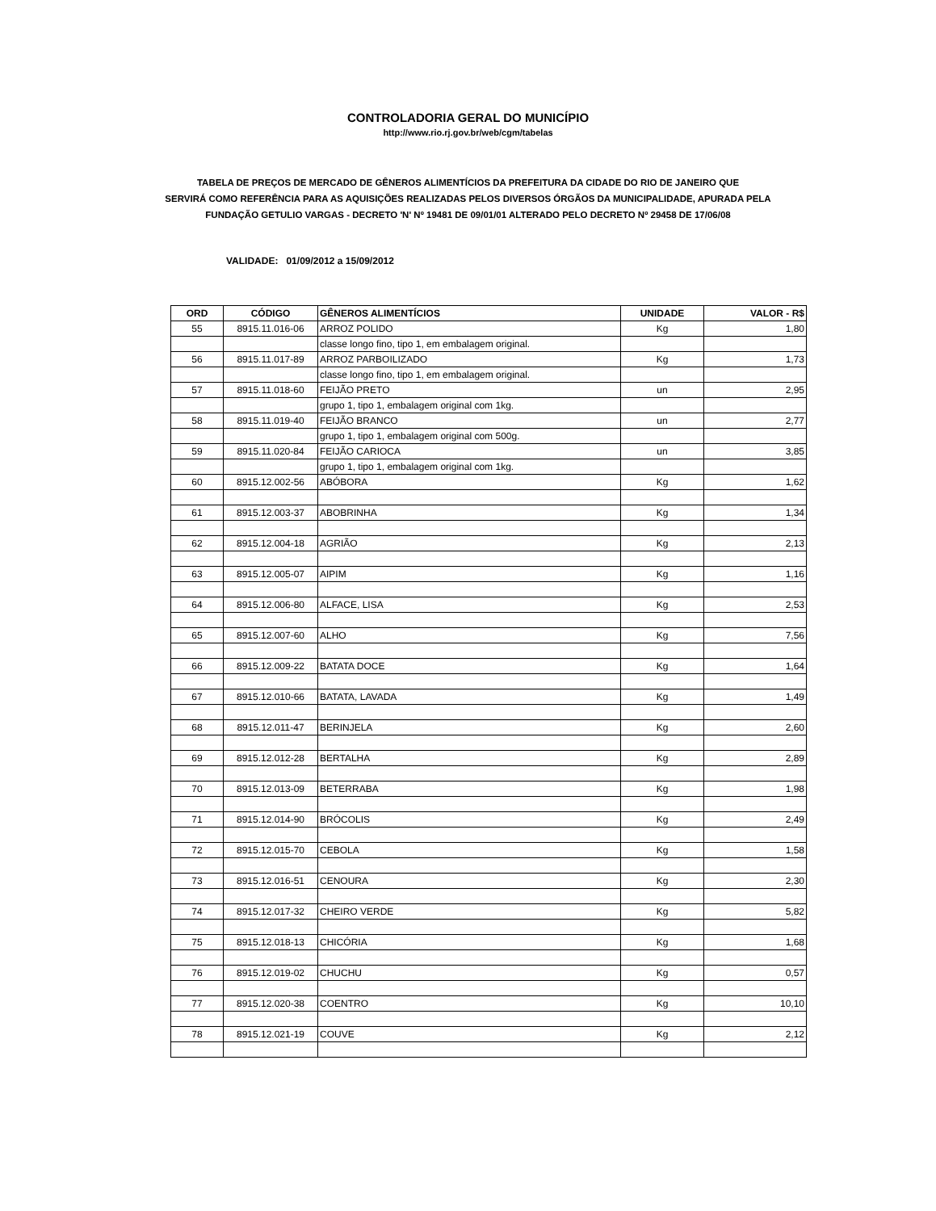CONTROLADORIA GERAL DO MUNICÍPIO
http://www.rio.rj.gov.br/web/cgm/tabelas
TABELA DE PREÇOS DE MERCADO DE GÊNEROS ALIMENTÍCIOS DA PREFEITURA DA CIDADE DO RIO DE JANEIRO QUE
SERVIRÁ COMO REFERÊNCIA PARA AS AQUISIÇÕES REALIZADAS PELOS DIVERSOS ÓRGÃOS DA MUNICIPALIDADE, APURADA PELA
FUNDAÇÃO GETULIO VARGAS - DECRETO 'N' Nº 19481 DE 09/01/01 ALTERADO PELO DECRETO Nº 29458 DE 17/06/08
VALIDADE: 01/09/2012 a 15/09/2012
| ORD | CÓDIGO | GÊNEROS ALIMENTÍCIOS | UNIDADE | VALOR - R$ |
| --- | --- | --- | --- | --- |
| 55 | 8915.11.016-06 | ARROZ POLIDO | Kg | 1,80 |
| | | classe longo fino, tipo 1, em embalagem original. | | |
| 56 | 8915.11.017-89 | ARROZ PARBOILIZADO | Kg | 1,73 |
| | | classe longo fino, tipo 1, em embalagem original. | | |
| 57 | 8915.11.018-60 | FEIJÃO PRETO | un | 2,95 |
| | | grupo 1, tipo 1, embalagem original com 1kg. | | |
| 58 | 8915.11.019-40 | FEIJÃO BRANCO | un | 2,77 |
| | | grupo 1, tipo 1, embalagem original com 500g. | | |
| 59 | 8915.11.020-84 | FEIJÃO CARIOCA | un | 3,85 |
| | | grupo 1, tipo 1, embalagem original com 1kg. | | |
| 60 | 8915.12.002-56 | ABÓBORA | Kg | 1,62 |
| 61 | 8915.12.003-37 | ABOBRINHA | Kg | 1,34 |
| 62 | 8915.12.004-18 | AGRIÃO | Kg | 2,13 |
| 63 | 8915.12.005-07 | AIPIM | Kg | 1,16 |
| 64 | 8915.12.006-80 | ALFACE, LISA | Kg | 2,53 |
| 65 | 8915.12.007-60 | ALHO | Kg | 7,56 |
| 66 | 8915.12.009-22 | BATATA DOCE | Kg | 1,64 |
| 67 | 8915.12.010-66 | BATATA, LAVADA | Kg | 1,49 |
| 68 | 8915.12.011-47 | BERINJELA | Kg | 2,60 |
| 69 | 8915.12.012-28 | BERTALHA | Kg | 2,89 |
| 70 | 8915.12.013-09 | BETERRABA | Kg | 1,98 |
| 71 | 8915.12.014-90 | BRÓCOLIS | Kg | 2,49 |
| 72 | 8915.12.015-70 | CEBOLA | Kg | 1,58 |
| 73 | 8915.12.016-51 | CENOURA | Kg | 2,30 |
| 74 | 8915.12.017-32 | CHEIRO VERDE | Kg | 5,82 |
| 75 | 8915.12.018-13 | CHICÓRIA | Kg | 1,68 |
| 76 | 8915.12.019-02 | CHUCHU | Kg | 0,57 |
| 77 | 8915.12.020-38 | COENTRO | Kg | 10,10 |
| 78 | 8915.12.021-19 | COUVE | Kg | 2,12 |